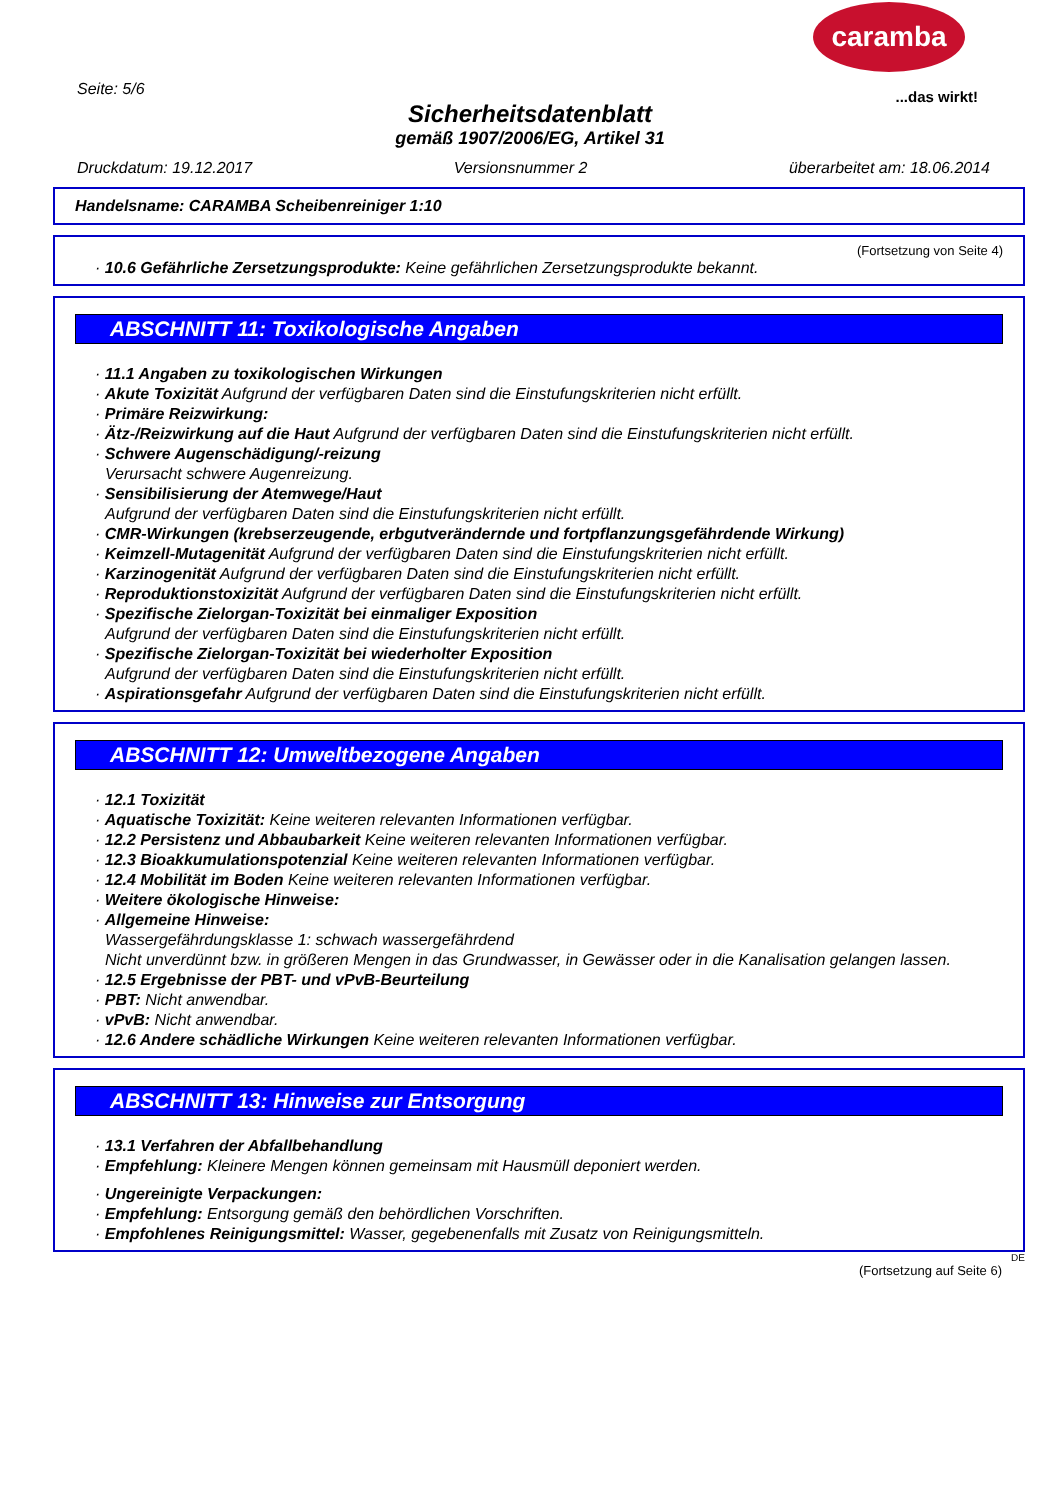caramba
...das wirkt! Seite: 5/6
Sicherheitsdatenblatt
gemäß 1907/2006/EG, Artikel 31
Druckdatum: 19.12.2017 Versionsnummer 2 überarbeitet am: 18.06.2014
Handelsname: CARAMBA Scheibenreiniger 1:10
(Fortsetzung von Seite 4)
· 10.6 Gefährliche Zersetzungsprodukte: Keine gefährlichen Zersetzungsprodukte bekannt.
ABSCHNITT 11: Toxikologische Angaben
· 11.1 Angaben zu toxikologischen Wirkungen
· Akute Toxizität Aufgrund der verfügbaren Daten sind die Einstufungskriterien nicht erfüllt.
· Primäre Reizwirkung:
· Ätz-/Reizwirkung auf die Haut Aufgrund der verfügbaren Daten sind die Einstufungskriterien nicht erfüllt.
· Schwere Augenschädigung/-reizung
Verursacht schwere Augenreizung.
· Sensibilisierung der Atemwege/Haut
Aufgrund der verfügbaren Daten sind die Einstufungskriterien nicht erfüllt.
· CMR-Wirkungen (krebserzeugende, erbgutverändernde und fortpflanzungsgefährdende Wirkung)
· Keimzell-Mutagenität Aufgrund der verfügbaren Daten sind die Einstufungskriterien nicht erfüllt.
· Karzinogenität Aufgrund der verfügbaren Daten sind die Einstufungskriterien nicht erfüllt.
· Reproduktionstoxizität Aufgrund der verfügbaren Daten sind die Einstufungskriterien nicht erfüllt.
· Spezifische Zielorgan-Toxizität bei einmaliger Exposition
Aufgrund der verfügbaren Daten sind die Einstufungskriterien nicht erfüllt.
· Spezifische Zielorgan-Toxizität bei wiederholter Exposition
Aufgrund der verfügbaren Daten sind die Einstufungskriterien nicht erfüllt.
· Aspirationsgefahr Aufgrund der verfügbaren Daten sind die Einstufungskriterien nicht erfüllt.
ABSCHNITT 12: Umweltbezogene Angaben
· 12.1 Toxizität
· Aquatische Toxizität: Keine weiteren relevanten Informationen verfügbar.
· 12.2 Persistenz und Abbaubarkeit Keine weiteren relevanten Informationen verfügbar.
· 12.3 Bioakkumulationspotenzial Keine weiteren relevanten Informationen verfügbar.
· 12.4 Mobilität im Boden Keine weiteren relevanten Informationen verfügbar.
· Weitere ökologische Hinweise:
· Allgemeine Hinweise:
Wassergefährdungsklasse 1: schwach wassergefährdend
Nicht unverdünnt bzw. in größeren Mengen in das Grundwasser, in Gewässer oder in die Kanalisation gelangen lassen.
· 12.5 Ergebnisse der PBT- und vPvB-Beurteilung
· PBT: Nicht anwendbar.
· vPvB: Nicht anwendbar.
· 12.6 Andere schädliche Wirkungen Keine weiteren relevanten Informationen verfügbar.
ABSCHNITT 13: Hinweise zur Entsorgung
· 13.1 Verfahren der Abfallbehandlung
· Empfehlung: Kleinere Mengen können gemeinsam mit Hausmüll deponiert werden.
· Ungereinigte Verpackungen:
· Empfehlung: Entsorgung gemäß den behördlichen Vorschriften.
· Empfohlenes Reinigungsmittel: Wasser, gegebenenfalls mit Zusatz von Reinigungsmitteln.
DE
(Fortsetzung auf Seite 6)